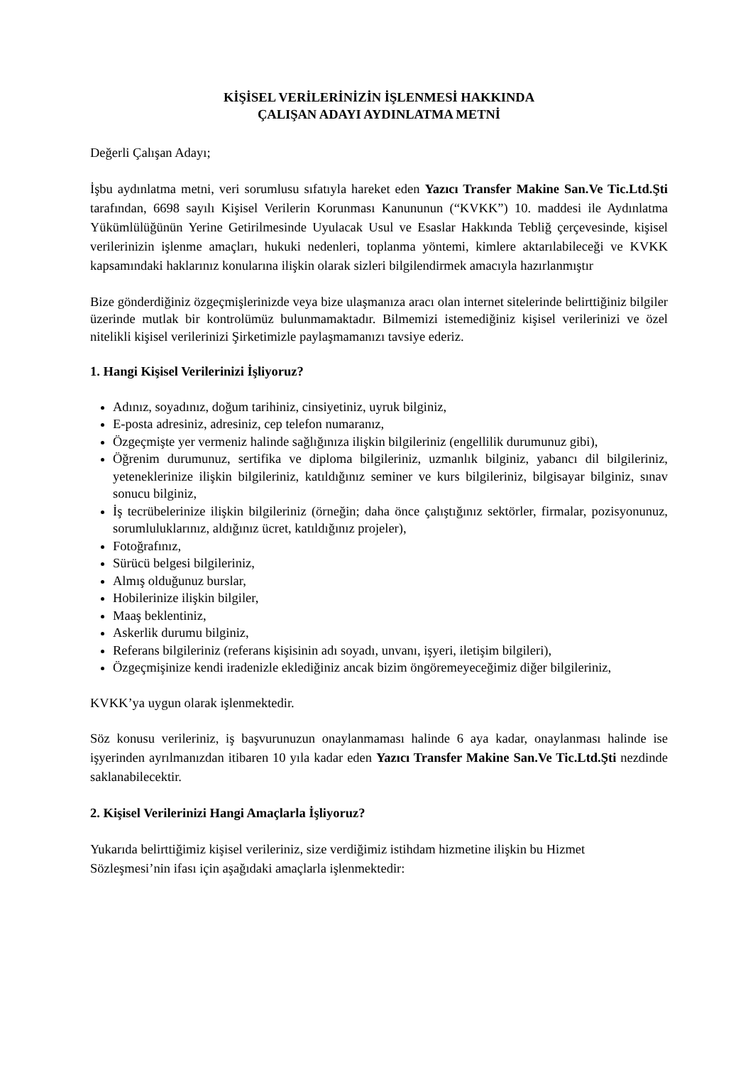KİŞİSEL VERİLERİNİZİN İŞLENMESİ HAKKINDA
ÇALIŞAN ADAYI AYDINLATMA METNİ
Değerli Çalışan Adayı;
İşbu aydınlatma metni, veri sorumlusu sıfatıyla hareket eden Yazıcı Transfer Makine San.Ve Tic.Ltd.Şti tarafından, 6698 sayılı Kişisel Verilerin Korunması Kanununun (“KVKK”) 10. maddesi ile Aydınlatma Yükümlülüğünün Yerine Getirilmesinde Uyulacak Usul ve Esaslar Hakkında Tebliğ çerçevesinde, kişisel verilerinizin işlenme amaçları, hukuki nedenleri, toplanma yöntemi, kimlere aktarılabileceği ve KVKK kapsamındaki haklarınız konularına ilişkin olarak sizleri bilgilendirmek amacıyla hazırlanmıştır
Bize gönderdiğiniz özgeçmişlerinizde veya bize ulaşmanıza aracı olan internet sitelerinde belirttiğiniz bilgiler üzerinde mutlak bir kontrolümüz bulunmamaktadır. Bilmemizi istemediğiniz kişisel verilerinizi ve özel nitelikli kişisel verilerinizi Şirketimizle paylaşmamanızı tavsiye ederiz.
1. Hangi Kişisel Verilerinizi İşliyoruz?
Adınız, soyadınız, doğum tarihiniz, cinsiyetiniz, uyruk bilginiz,
E-posta adresiniz, adresiniz, cep telefon numaranız,
Özgeçmişte yer vermeniz halinde sağlığınıza ilişkin bilgileriniz (engellilik durumunuz gibi),
Öğrenim durumunuz, sertifika ve diploma bilgileriniz, uzmanlık bilginiz, yabancı dil bilgileriniz, yeteneklerinize ilişkin bilgileriniz, katıldığınız seminer ve kurs bilgileriniz, bilgisayar bilginiz, sınav sonucu bilginiz,
İş tecrübelerinize ilişkin bilgileriniz (örneğin; daha önce çalıştığınız sektörler, firmalar, pozisyonunuz, sorumluluklarınız, aldığınız ücret, katıldığınız projeler),
Fotoğrafınız,
Sürücü belgesi bilgileriniz,
Almış olduğunuz burslar,
Hobilerinize ilişkin bilgiler,
Maaş beklentiniz,
Askerlik durumu bilginiz,
Referans bilgileriniz (referans kişisinin adı soyadı, unvanı, işyeri, iletişim bilgileri),
Özgeçmişinize kendi iradenizle eklediğiniz ancak bizim öngöremeyeceğimiz diğer bilgileriniz,
KVKK’ya uygun olarak işlenmektedir.
Söz konusu verileriniz, iş başvurunuzun onaylanmaması halinde 6 aya kadar, onaylanması halinde ise işyerinden ayrılmanızdan itibaren 10 yıla kadar eden Yazıcı Transfer Makine San.Ve Tic.Ltd.Şti nezdinde saklanabilecektir.
2. Kişisel Verilerinizi Hangi Amaçlarla İşliyoruz?
Yukarıda belirttiğimiz kişisel verileriniz, size verdiğimiz istihdam hizmetine ilişkin bu Hizmet Sözleşmesi’nin ifası için aşağıdaki amaçlarla işlenmektedir: